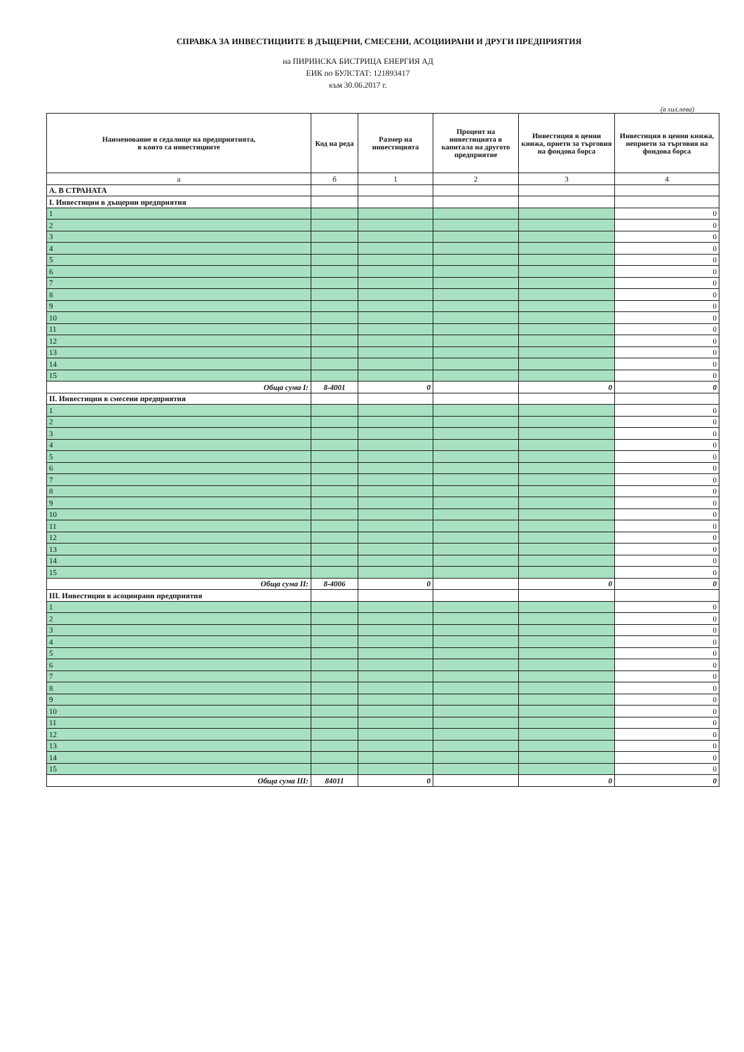СПРАВКА ЗА ИНВЕСТИЦИИТЕ В ДЪЩЕРНИ, СМЕСЕНИ, АСОЦИИРАНИ И ДРУГИ ПРЕДПРИЯТИЯ
на ПИРИНСКА БИСТРИЦА ЕНЕРГИЯ АД
ЕИК по БУЛСТАТ: 121893417
към 30.06.2017 г.
(в хил.лева)
| Наименование и седалище на предприятията, в които са инвестициите | Код на реда | Размер на инвестицията | Процент на инвестицията в капитала на другото предприятие | Инвестиция в ценни книжа, приети за търговия на фондова борса | Инвестиция в ценни книжа, неприети за търговия на фондова борса |
| --- | --- | --- | --- | --- | --- |
| а | б | 1 | 2 | 3 | 4 |
| А. В СТРАНАТА | | | | | |
| I. Инвестиции в дъщерни предприятия | | | | | |
| 1 | | | | | 0 |
| 2 | | | | | 0 |
| 3 | | | | | 0 |
| 4 | | | | | 0 |
| 5 | | | | | 0 |
| 6 | | | | | 0 |
| 7 | | | | | 0 |
| 8 | | | | | 0 |
| 9 | | | | | 0 |
| 10 | | | | | 0 |
| 11 | | | | | 0 |
| 12 | | | | | 0 |
| 13 | | | | | 0 |
| 14 | | | | | 0 |
| 15 | | | | | 0 |
| Обща сума I: | 8-4001 | 0 | | 0 | 0 |
| II. Инвестиции в смесени предприятия | | | | | |
| 1 | | | | | 0 |
| 2 | | | | | 0 |
| 3 | | | | | 0 |
| 4 | | | | | 0 |
| 5 | | | | | 0 |
| 6 | | | | | 0 |
| 7 | | | | | 0 |
| 8 | | | | | 0 |
| 9 | | | | | 0 |
| 10 | | | | | 0 |
| 11 | | | | | 0 |
| 12 | | | | | 0 |
| 13 | | | | | 0 |
| 14 | | | | | 0 |
| 15 | | | | | 0 |
| Обща сума II: | 8-4006 | 0 | | 0 | 0 |
| III. Инвестиции в асоциирани предприятия | | | | | |
| 1 | | | | | 0 |
| 2 | | | | | 0 |
| 3 | | | | | 0 |
| 4 | | | | | 0 |
| 5 | | | | | 0 |
| 6 | | | | | 0 |
| 7 | | | | | 0 |
| 8 | | | | | 0 |
| 9 | | | | | 0 |
| 10 | | | | | 0 |
| 11 | | | | | 0 |
| 12 | | | | | 0 |
| 13 | | | | | 0 |
| 14 | | | | | 0 |
| 15 | | | | | 0 |
| Обща сума III: | 84011 | 0 | | 0 | 0 |